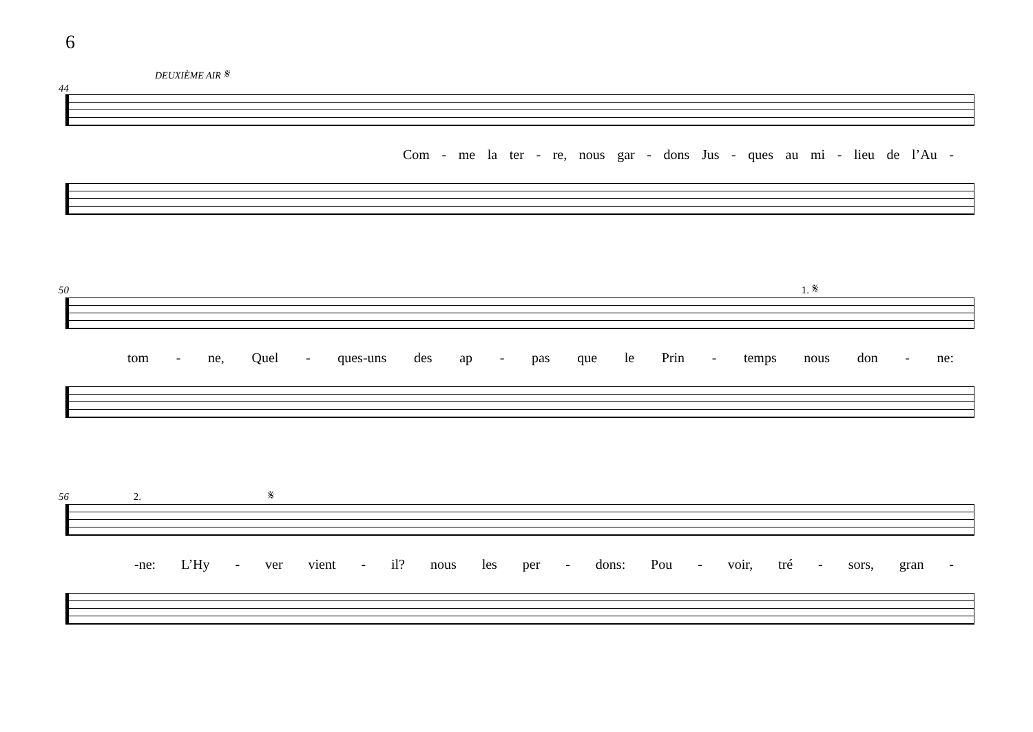6
DEUXIÈME AIR 𝄋
44
Com - me la ter - re, nous gar - dons Jus - ques au mi - lieu de l’Au -
50 1. 𝄋
tom - ne, Quel - ques-uns des ap - pas que le Prin - temps nous don - ne:
56 2. 𝄋
-ne: L’Hy - ver vient - il? nous les per - dons: Pou - voir, tré - sors, gran -